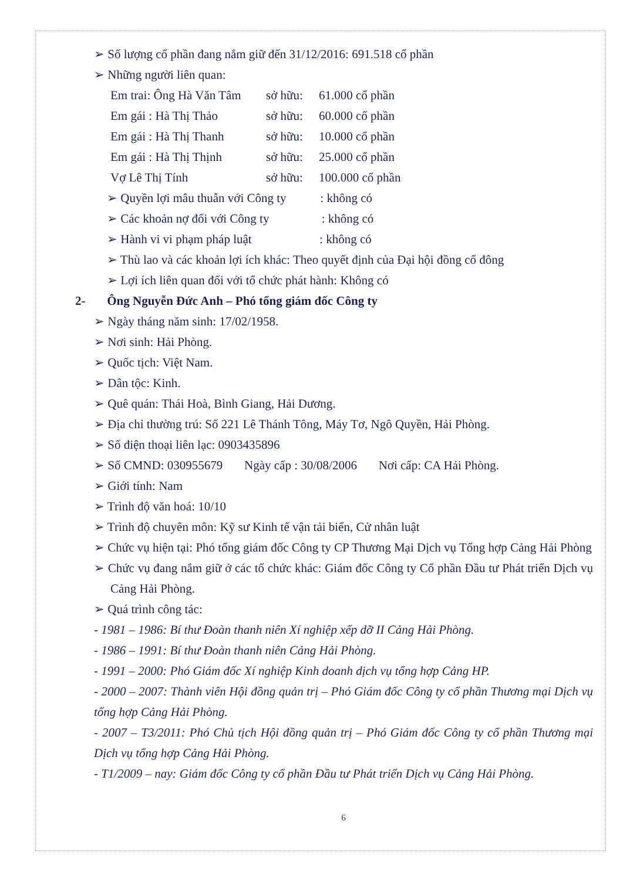➢ Số lượng cổ phần đang nắm giữ đến 31/12/2016: 691.518 cổ phần
➢ Những người liên quan:
Em trai: Ông Hà Văn Tâm sở hữu: 61.000 cổ phần
Em gái : Hà Thị Thảo sở hữu: 60.000 cổ phần
Em gái : Hà Thị Thanh sở hữu: 10.000 cổ phần
Em gái : Hà Thị Thịnh sở hữu: 25.000 cổ phần
Vợ Lê Thị Tính sở hữu: 100.000 cổ phần
➢ Quyền lợi mâu thuẫn với Công ty : không có
➢ Các khoản nợ đối với Công ty : không có
➢ Hành vi vi phạm pháp luật : không có
➢ Thù lao và các khoản lợi ích khác: Theo quyết định của Đại hội đồng cổ đông
➢ Lợi ích liên quan đối với tổ chức phát hành: Không có
2- Ông Nguyễn Đức Anh – Phó tổng giám đốc Công ty
➢ Ngày tháng năm sinh: 17/02/1958.
➢ Nơi sinh: Hải Phòng.
➢ Quốc tịch: Việt Nam.
➢ Dân tộc: Kinh.
➢ Quê quán: Thái Hoà, Bình Giang, Hải Dương.
➢ Địa chỉ thường trú: Số 221 Lê Thánh Tông, Máy Tơ, Ngô Quyền, Hải Phòng.
➢ Số điện thoại liên lạc: 0903435896
➢ Số CMND: 030955679 Ngày cấp : 30/08/2006 Nơi cấp: CA Hải Phòng.
➢ Giới tính: Nam
➢ Trình độ văn hoá: 10/10
➢ Trình độ chuyên môn: Kỹ sư Kinh tế vận tải biển, Cử nhân luật
➢ Chức vụ hiện tại: Phó tổng giám đốc Công ty CP Thương Mại Dịch vụ Tổng hợp Cảng Hải Phòng
➢ Chức vụ đang nắm giữ ở các tổ chức khác: Giám đốc Công ty Cổ phần Đầu tư Phát triển Dịch vụ Cảng Hải Phòng.
➢ Quá trình công tác:
- 1981 – 1986: Bí thư Đoàn thanh niên Xí nghiệp xếp dỡ II Cảng Hải Phòng.
- 1986 – 1991: Bí thư Đoàn thanh niên Cảng Hải Phòng.
- 1991 – 2000: Phó Giám đốc Xí nghiệp Kinh doanh dịch vụ tổng hợp Cảng HP.
- 2000 – 2007: Thành viên Hội đồng quản trị – Phó Giám đốc Công ty cổ phần Thương mại Dịch vụ tổng hợp Cảng Hải Phòng.
- 2007 – T3/2011: Phó Chủ tịch Hội đồng quản trị – Phó Giám đốc Công ty cổ phần Thương mại Dịch vụ tổng hợp Cảng Hải Phòng.
- T1/2009 – nay: Giám đốc Công ty cổ phần Đầu tư Phát triển Dịch vụ Cảng Hải Phòng.
6